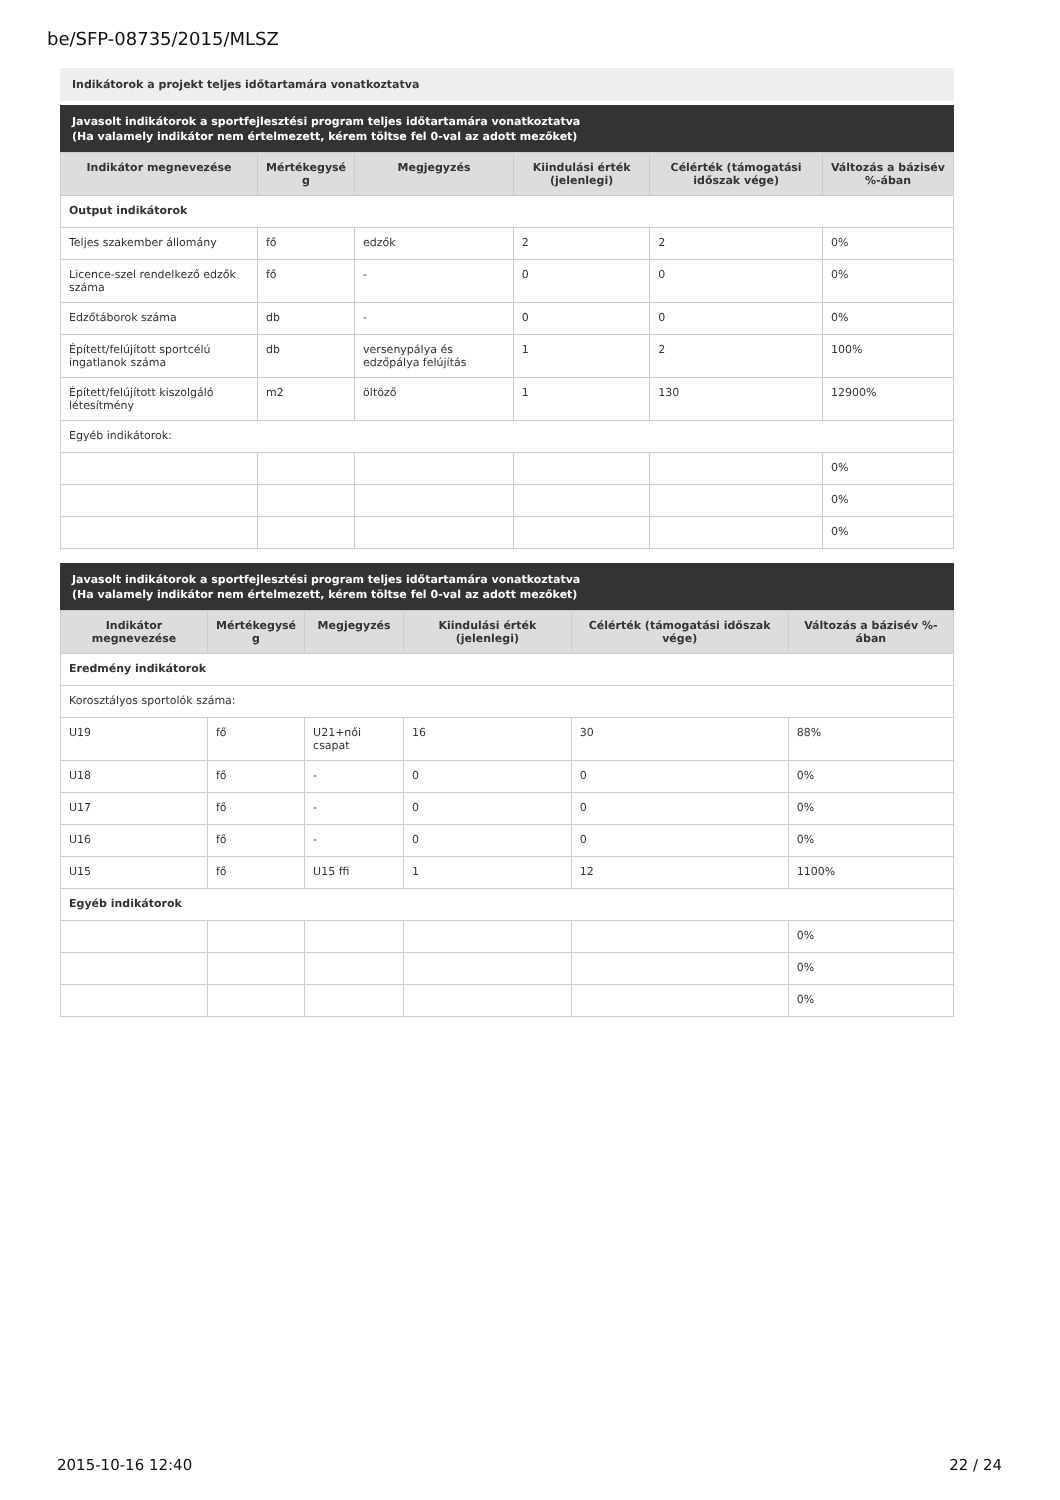be/SFP-08735/2015/MLSZ
Indikátorok a projekt teljes időtartamára vonatkoztatva
Javasolt indikátorok a sportfejlesztési program teljes időtartamára vonatkoztatva
(Ha valamely indikátor nem értelmezett, kérem töltse fel 0-val az adott mezőket)
| Indikátor megnevezése | Mértékegysé g | Megjegyzés | Kiindulási érték (jelenlegi) | Célérték (támogatási időszak vége) | Változás a bázisév %-ában |
| --- | --- | --- | --- | --- | --- |
| Output indikátorok | | | | | |
| Teljes szakember állomány | fő | edzők | 2 | 2 | 0% |
| Licence-szel rendelkező edzők száma | fő | - | 0 | 0 | 0% |
| Edzőtáborok száma | db | - | 0 | 0 | 0% |
| Épített/felújított sportcélú ingatlanok száma | db | versenypálya és edzőpálya felújítás | 1 | 2 | 100% |
| Épített/felújított kiszolgáló létesítmény | m2 | öltöző | 1 | 130 | 12900% |
| Egyéb indikátorok: | | | | | |
| | | | | | 0% |
| | | | | | 0% |
| | | | | | 0% |
Javasolt indikátorok a sportfejlesztési program teljes időtartamára vonatkoztatva
(Ha valamely indikátor nem értelmezett, kérem töltse fel 0-val az adott mezőket)
| Indikátor megnevezése | Mértékegysé g | Megjegyzés | Kiindulási érték (jelenlegi) | Célérték (támogatási időszak vége) | Változás a bázisév %-ában |
| --- | --- | --- | --- | --- | --- |
| Eredmény indikátorok | | | | | |
| Korosztályos sportolók száma: | | | | | |
| U19 | fő | U21+női csapat | 16 | 30 | 88% |
| U18 | fő | - | 0 | 0 | 0% |
| U17 | fő | - | 0 | 0 | 0% |
| U16 | fő | - | 0 | 0 | 0% |
| U15 | fő | U15 ffi | 1 | 12 | 1100% |
| Egyéb indikátorok | | | | | |
| | | | | | 0% |
| | | | | | 0% |
| | | | | | 0% |
2015-10-16 12:40 22 / 24